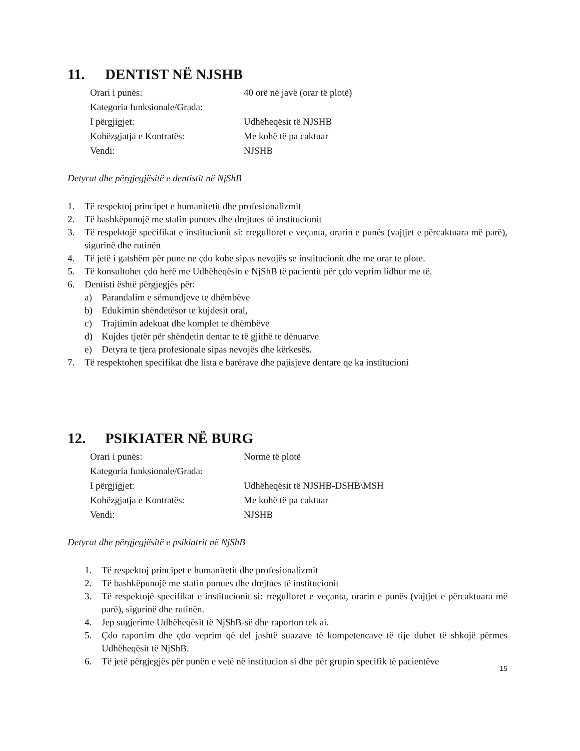11. DENTIST NË NJSHB
| Orari i punës: | 40 orë në javë (orar të plotë) |
| Kategoria funksionale/Grada: | |
| I përgjigjet: | Udhëheqësit të NJSHB |
| Kohëzgjatja e Kontratës: | Me kohë të pa caktuar |
| Vendi: | NJSHB |
Detyrat dhe përgjegjësitë e dentistit në NjShB
1. Të respektoj principet e humanitetit dhe profesionalizmit
2. Të bashkëpunojë me stafin punues dhe drejtues të institucionit
3. Të respektojë specifikat e institucionit si: rregulloret e veçanta, orarin e punës (vajtjet e përcaktuara më parë), sigurinë dhe rutinën
4. Të jetë i gatshëm për pune ne çdo kohe sipas nevojës se institucionit dhe me orar te plote.
5. Të konsultohet çdo herë me Udhëheqësin e NjShB të pacientit për çdo veprim lidhur me të.
6. Dentisti është përgjegjës për:
a) Parandalim e sëmundjeve te dhëmbëve
b) Edukimin shëndetësor te kujdesit oral,
c) Trajtimin adekuat dhe komplet te dhëmbëve
d) Kujdes tjetër për shëndetin dentar te të gjithë te dënuarve
e) Detyra te tjera profesionale sipas nevojës dhe kërkesës.
7. Të respektohen specifikat dhe lista e barërave dhe pajisjeve dentare qe ka institucioni
12. PSIKIATER NË BURG
| Orari i punës: | Normë të plotë |
| Kategoria funksionale/Grada: | |
| I përgjigjet: | Udhëheqësit të NJSHB-DSHB\MSH |
| Kohëzgjatja e Kontratës: | Me kohë të pa caktuar |
| Vendi: | NJSHB |
Detyrat dhe përgjegjësitë e psikiatrit në NjShB
1. Të respektoj principet e humanitetit dhe profesionalizmit
2. Të bashkëpunojë me stafin punues dhe drejtues të institucionit
3. Të respektojë specifikat e institucionit si: rregulloret e veçanta, orarin e punës (vajtjet e përcaktuara më parë), sigurinë dhe rutinën.
4. Jep sugjerime Udhëheqësit të NjShB-së dhe raporton tek ai.
5. Çdo raportim dhe çdo veprim që del jashtë suazave të kompetencave të tije duhet të shkojë përmes Udhëheqësit të NjShB.
6. Të jetë përgjegjës për punën e vetë në institucion si dhe për grupin specifik të pacientëve
15